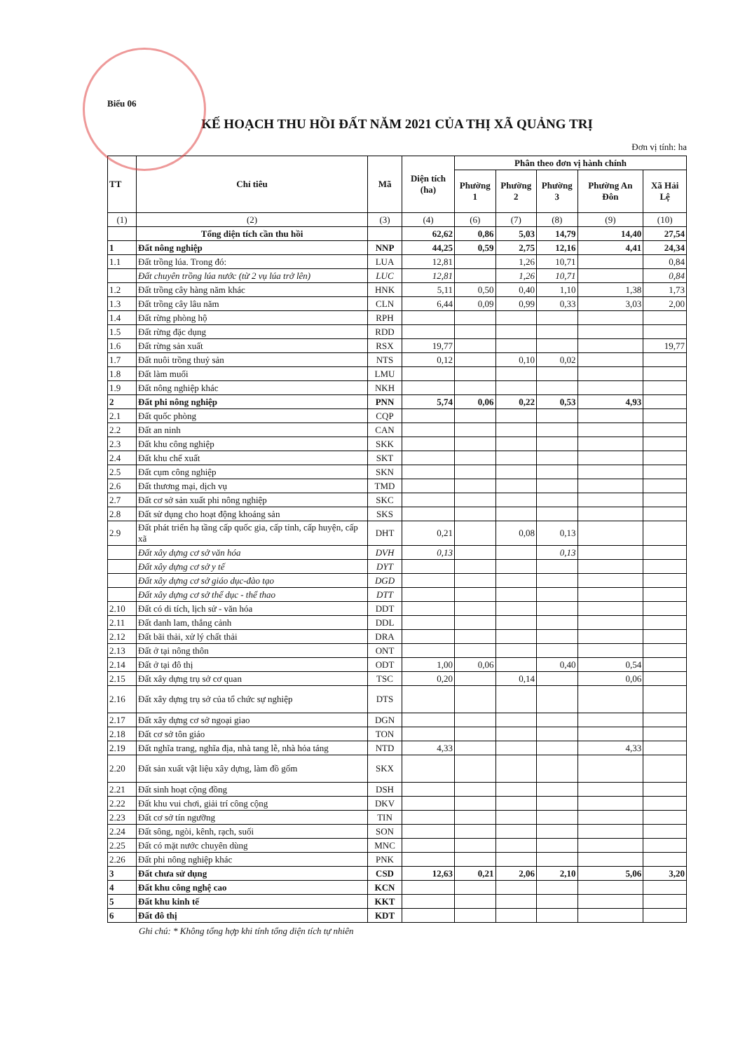Biểu 06
KẾ HOẠCH THU HỒI ĐẤT NĂM 2021 CỦA THỊ XÃ QUẢNG TRỊ
Đơn vị tính: ha
| TT | Chỉ tiêu | Mã | Diện tích (ha) | Phân theo đơn vị hành chính | | | | |
| --- | --- | --- | --- | --- | --- | --- | --- | --- |
| | | | | Phường 1 | Phường 2 | Phường 3 | Phường An Đôn | Xã Hải Lệ |
| (1) | (2) | (3) | (4) | (6) | (7) | (8) | (9) | (10) |
| | Tổng diện tích cần thu hồi | | 62,62 | 0,86 | 5,03 | 14,79 | 14,40 | 27,54 |
| 1 | Đất nông nghiệp | NNP | 44,25 | 0,59 | 2,75 | 12,16 | 4,41 | 24,34 |
| 1.1 | Đất trồng lúa. Trong đó: | LUA | 12,81 | | 1,26 | 10,71 | | 0,84 |
| | Đất chuyên trồng lúa nước (từ 2 vụ lúa trở lên) | LUC | 12,81 | | 1,26 | 10,71 | | 0,84 |
| 1.2 | Đất trồng cây hàng năm khác | HNK | 5,11 | 0,50 | 0,40 | 1,10 | 1,38 | 1,73 |
| 1.3 | Đất trồng cây lâu năm | CLN | 6,44 | 0,09 | 0,99 | 0,33 | 3,03 | 2,00 |
| 1.4 | Đất rừng phòng hộ | RPH | | | | | | |
| 1.5 | Đất rừng đặc dụng | RDD | | | | | | |
| 1.6 | Đất rừng sản xuất | RSX | 19,77 | | | | | 19,77 |
| 1.7 | Đất nuôi trồng thuỷ sản | NTS | 0,12 | | 0,10 | 0,02 | | |
| 1.8 | Đất làm muối | LMU | | | | | | |
| 1.9 | Đất nông nghiệp khác | NKH | | | | | | |
| 2 | Đất phi nông nghiệp | PNN | 5,74 | 0,06 | 0,22 | 0,53 | 4,93 | |
| 2.1 | Đất quốc phòng | CQP | | | | | | |
| 2.2 | Đất an ninh | CAN | | | | | | |
| 2.3 | Đất khu công nghiệp | SKK | | | | | | |
| 2.4 | Đất khu chế xuất | SKT | | | | | | |
| 2.5 | Đất cụm công nghiệp | SKN | | | | | | |
| 2.6 | Đất thương mại, dịch vụ | TMD | | | | | | |
| 2.7 | Đất cơ sở sản xuất phi nông nghiệp | SKC | | | | | | |
| 2.8 | Đất sử dụng cho hoạt động khoáng sản | SKS | | | | | | |
| 2.9 | Đất phát triển hạ tầng cấp quốc gia, cấp tỉnh, cấp huyện, cấp xã | DHT | 0,21 | | 0,08 | 0,13 | | |
| | Đất xây dựng cơ sở văn hóa | DVH | 0,13 | | | 0,13 | | |
| | Đất xây dựng cơ sở y tế | DYT | | | | | | |
| | Đất xây dựng cơ sở giáo dục-đào tạo | DGD | | | | | | |
| | Đất xây dựng cơ sở thể dục - thể thao | DTT | | | | | | |
| 2.10 | Đất có di tích, lịch sử - văn hóa | DDT | | | | | | |
| 2.11 | Đất danh lam, thắng cảnh | DDL | | | | | | |
| 2.12 | Đất bãi thải, xử lý chất thải | DRA | | | | | | |
| 2.13 | Đất ở tại nông thôn | ONT | | | | | | |
| 2.14 | Đất ở tại đô thị | ODT | 1,00 | 0,06 | | 0,40 | 0,54 | |
| 2.15 | Đất xây dựng trụ sở cơ quan | TSC | 0,20 | | 0,14 | | 0,06 | |
| 2.16 | Đất xây dựng trụ sở của tổ chức sự nghiệp | DTS | | | | | | |
| 2.17 | Đất xây dựng cơ sở ngoại giao | DGN | | | | | | |
| 2.18 | Đất cơ sở tôn giáo | TON | | | | | | |
| 2.19 | Đất nghĩa trang, nghĩa địa, nhà tang lễ, nhà hỏa táng | NTD | 4,33 | | | | 4,33 | |
| 2.20 | Đất sản xuất vật liệu xây dựng, làm đồ gốm | SKX | | | | | | |
| 2.21 | Đất sinh hoạt cộng đồng | DSH | | | | | | |
| 2.22 | Đất khu vui chơi, giải trí công cộng | DKV | | | | | | |
| 2.23 | Đất cơ sở tín ngưỡng | TIN | | | | | | |
| 2.24 | Đất sông, ngòi, kênh, rạch, suối | SON | | | | | | |
| 2.25 | Đất có mặt nước chuyên dùng | MNC | | | | | | |
| 2.26 | Đất phi nông nghiệp khác | PNK | | | | | | |
| 3 | Đất chưa sử dụng | CSD | 12,63 | 0,21 | 2,06 | 2,10 | 5,06 | 3,20 |
| 4 | Đất khu công nghệ cao | KCN | | | | | | |
| 5 | Đất khu kinh tế | KKT | | | | | | |
| 6 | Đất đô thị | KDT | | | | | | |
Ghi chú: * Không tổng hợp khi tính tổng diện tích tự nhiên